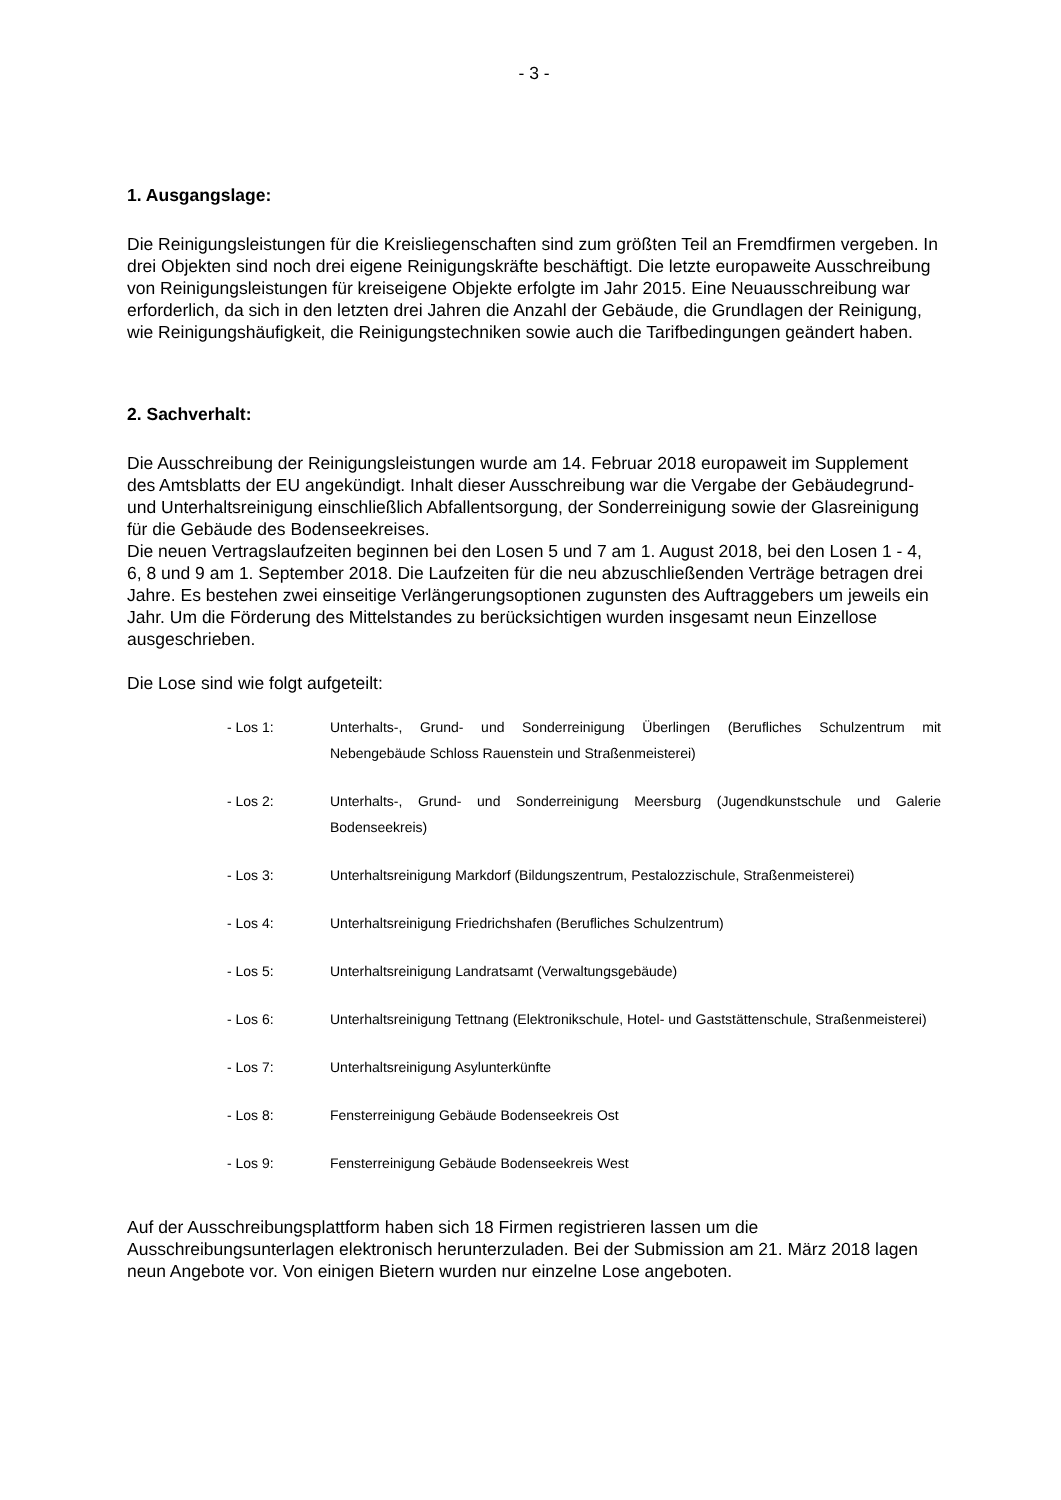- 3 -
1. Ausgangslage:
Die Reinigungsleistungen für die Kreisliegenschaften sind zum größten Teil an Fremdfirmen vergeben. In drei Objekten sind noch drei eigene Reinigungskräfte beschäftigt. Die letzte europaweite Ausschreibung von Reinigungsleistungen für kreiseigene Objekte erfolgte im Jahr 2015. Eine Neuausschreibung war erforderlich, da sich in den letzten drei Jahren die Anzahl der Gebäude, die Grundlagen der Reinigung, wie Reinigungshäufigkeit, die Reinigungstechniken sowie auch die Tarifbedingungen geändert haben.
2. Sachverhalt:
Die Ausschreibung der Reinigungsleistungen wurde am 14. Februar 2018 europaweit im Supplement des Amtsblatts der EU angekündigt. Inhalt dieser Ausschreibung war die Vergabe der Gebäudegrund- und Unterhaltsreinigung einschließlich Abfallentsorgung, der Sonderreinigung sowie der Glasreinigung für die Gebäude des Bodenseekreises.
Die neuen Vertragslaufzeiten beginnen bei den Losen 5 und 7 am 1. August 2018, bei den Losen 1 - 4, 6, 8 und 9 am 1. September 2018. Die Laufzeiten für die neu abzuschließenden Verträge betragen drei Jahre. Es bestehen zwei einseitige Verlängerungsoptionen zugunsten des Auftraggebers um jeweils ein Jahr. Um die Förderung des Mittelstandes zu berücksichtigen wurden insgesamt neun Einzellose ausgeschrieben.
Die Lose sind wie folgt aufgeteilt:
- Los 1: Unterhalts-, Grund- und Sonderreinigung Überlingen (Berufliches Schulzentrum mit Nebengebäude Schloss Rauenstein und Straßenmeisterei)
- Los 2: Unterhalts-, Grund- und Sonderreinigung Meersburg (Jugendkunstschule und Galerie Bodenseekreis)
- Los 3: Unterhaltsreinigung Markdorf (Bildungszentrum, Pestalozzischule, Straßenmeisterei)
- Los 4: Unterhaltsreinigung Friedrichshafen (Berufliches Schulzentrum)
- Los 5: Unterhaltsreinigung Landratsamt (Verwaltungsgebäude)
- Los 6: Unterhaltsreinigung Tettnang (Elektronikschule, Hotel- und Gaststättenschule, Straßenmeisterei)
- Los 7: Unterhaltsreinigung Asylunterkünfte
- Los 8: Fensterreinigung Gebäude Bodenseekreis Ost
- Los 9: Fensterreinigung Gebäude Bodenseekreis West
Auf der Ausschreibungsplattform haben sich 18 Firmen registrieren lassen um die Ausschreibungsunterlagen elektronisch herunterzuladen. Bei der Submission am 21. März 2018 lagen neun Angebote vor. Von einigen Bietern wurden nur einzelne Lose angeboten.